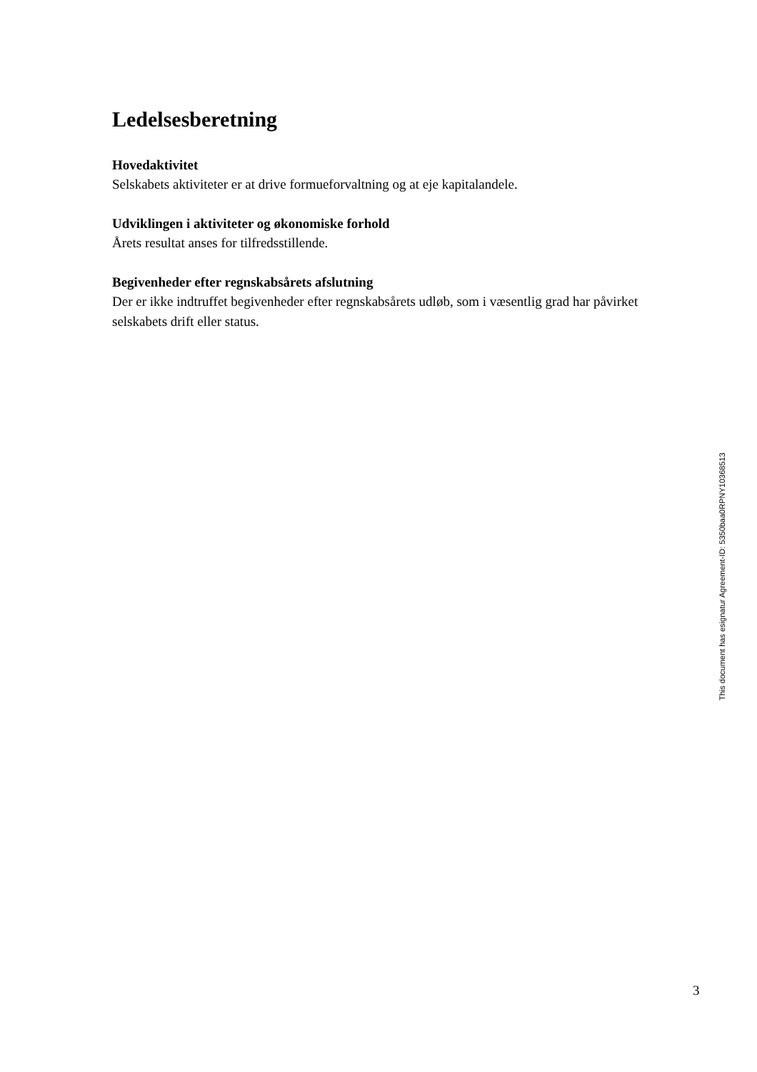Ledelsesberetning
Hovedaktivitet
Selskabets aktiviteter er at drive formueforvaltning og at eje kapitalandele.
Udviklingen i aktiviteter og økonomiske forhold
Årets resultat anses for tilfredsstillende.
Begivenheder efter regnskabsårets afslutning
Der er ikke indtruffet begivenheder efter regnskabsårets udløb, som i væsentlig grad har påvirket selskabets drift eller status.
This document has esignatur Agreement-ID: 5350baa0RPNY10368513
3